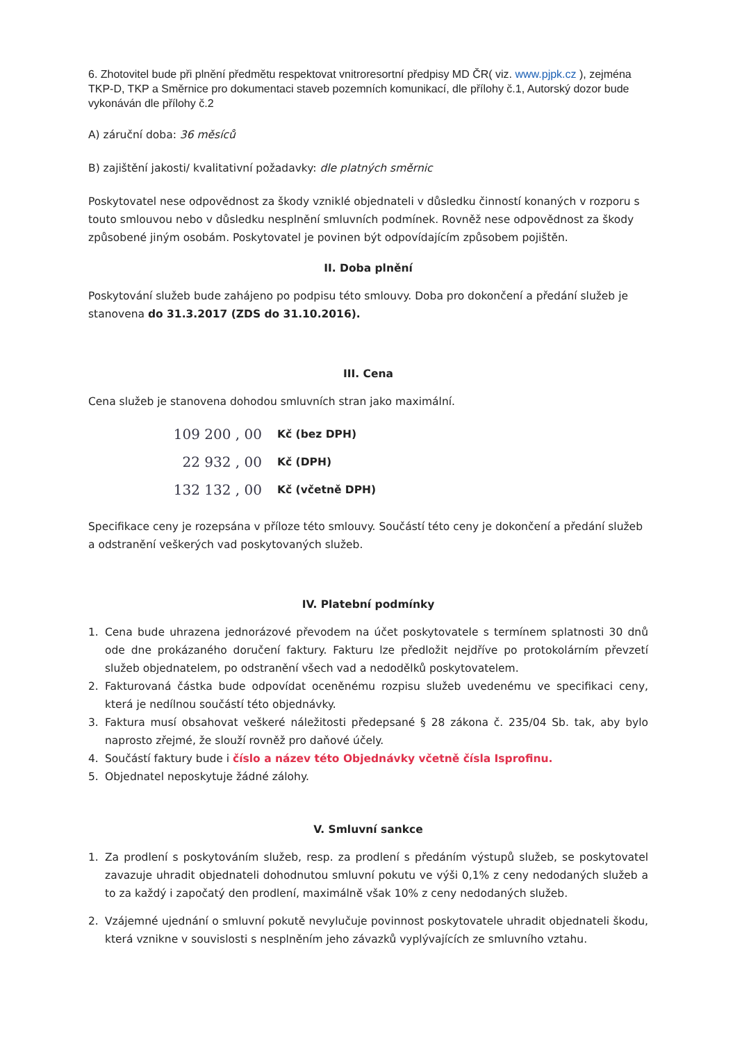6. Zhotovitel bude při plnění předmětu respektovat vnitroresortní předpisy MD ČR( viz. www.pjpk.cz ), zejména TKP-D, TKP a Směrnice pro dokumentaci staveb pozemních komunikací, dle přílohy č.1, Autorský dozor bude vykonáván dle přílohy č.2
A) záruční doba: 36 měsíců
B) zajištění jakosti/ kvalitativní požadavky: dle platných směrnic
Poskytovatel nese odpovědnost za škody vzniklé objednateli v důsledku činností konaných v rozporu s touto smlouvou nebo v důsledku nesplnění smluvních podmínek. Rovněž nese odpovědnost za škody způsobené jiným osobám. Poskytovatel je povinen být odpovídajícím způsobem pojištěn.
II. Doba plnění
Poskytování služeb bude zahájeno po podpisu této smlouvy. Doba pro dokončení a předání služeb je stanovena do 31.3.2017 (ZDS do 31.10.2016).
III. Cena
Cena služeb je stanovena dohodou smluvních stran jako maximální.
109 200 , 00 Kč (bez DPH)
22 932 , 00 Kč (DPH)
132 132 , 00 Kč (včetně DPH)
Specifikace ceny je rozepsána v příloze této smlouvy. Součástí této ceny je dokončení a předání služeb a odstranění veškerých vad poskytovaných služeb.
IV. Platební podmínky
1. Cena bude uhrazena jednorázové převodem na účet poskytovatele s termínem splatnosti 30 dnů ode dne prokázaného doručení faktury. Fakturu lze předložit nejdříve po protokolárním převzetí služeb objednatelem, po odstranění všech vad a nedodělků poskytovatelem.
2. Fakturovaná částka bude odpovídat oceněnému rozpisu služeb uvedenému ve specifikaci ceny, která je nedílnou součástí této objednávky.
3. Faktura musí obsahovat veškeré náležitosti předepsané § 28 zákona č. 235/04 Sb. tak, aby bylo naprosto zřejmé, že slouží rovněž pro daňové účely.
4. Součástí faktury bude i číslo a název této Objednávky včetně čísla Isprofinu.
5. Objednatel neposkytuje žádné zálohy.
V. Smluvní sankce
1. Za prodlení s poskytováním služeb, resp. za prodlení s předáním výstupů služeb, se poskytovatel zavazuje uhradit objednateli dohodnutou smluvní pokutu ve výši 0,1% z ceny nedodaných služeb a to za každý i započatý den prodlení, maximálně však 10% z ceny nedodaných služeb.
2. Vzájemné ujednání o smluvní pokutě nevylučuje povinnost poskytovatele uhradit objednateli škodu, která vznikne v souvislosti s nesplněním jeho závazků vyplývajících ze smluvního vztahu.